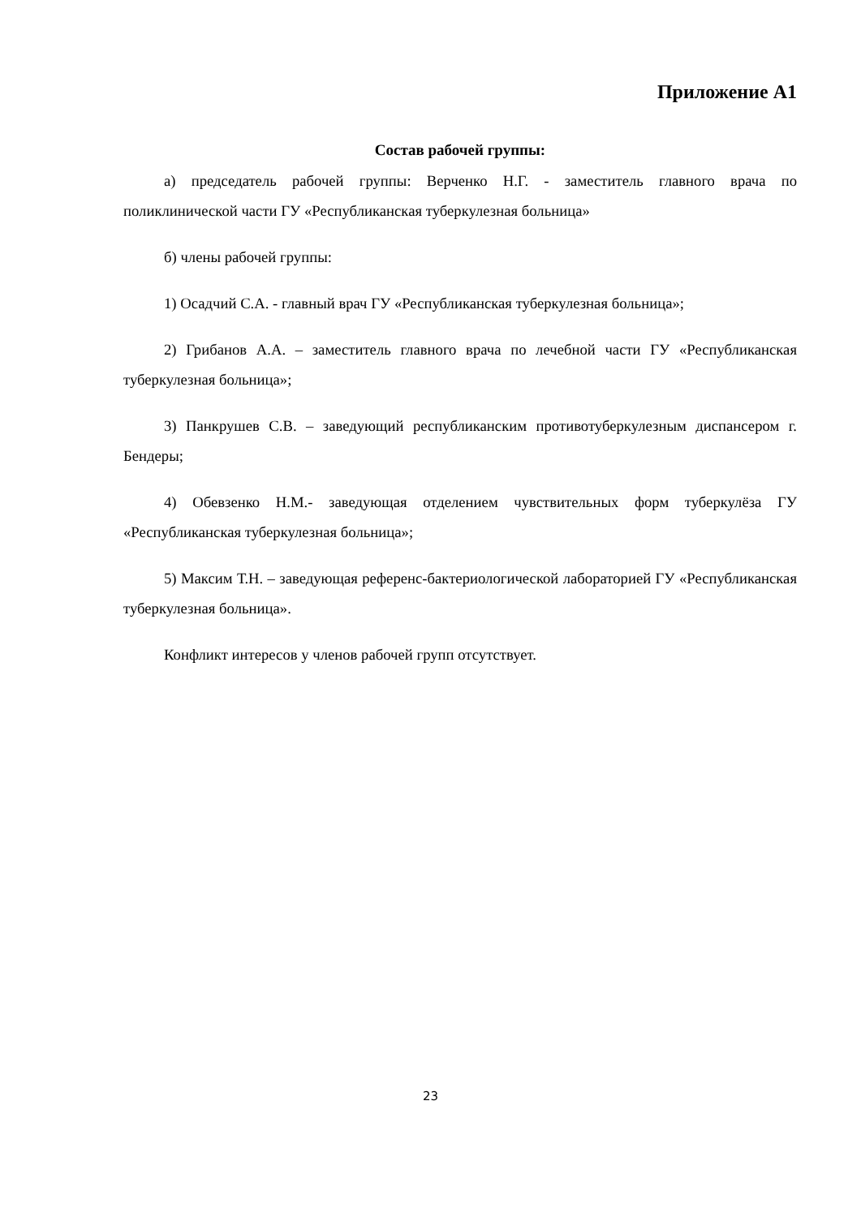Приложение А1
Состав рабочей группы:
а) председатель рабочей группы: Верченко Н.Г. - заместитель главного врача по поликлинической части ГУ «Республиканская туберкулезная больница»
б) члены рабочей группы:
1) Осадчий С.А. - главный врач ГУ «Республиканская туберкулезная больница»;
2) Грибанов А.А. – заместитель главного врача по лечебной части ГУ «Республиканская туберкулезная больница»;
3) Панкрушев С.В. – заведующий республиканским противотуберкулезным диспансером г. Бендеры;
4) Обевзенко Н.М.- заведующая отделением чувствительных форм туберкулёза ГУ «Республиканская туберкулезная больница»;
5) Максим Т.Н. – заведующая референс-бактериологической лабораторией ГУ «Республиканская туберкулезная больница».
Конфликт интересов у членов рабочей групп отсутствует.
23